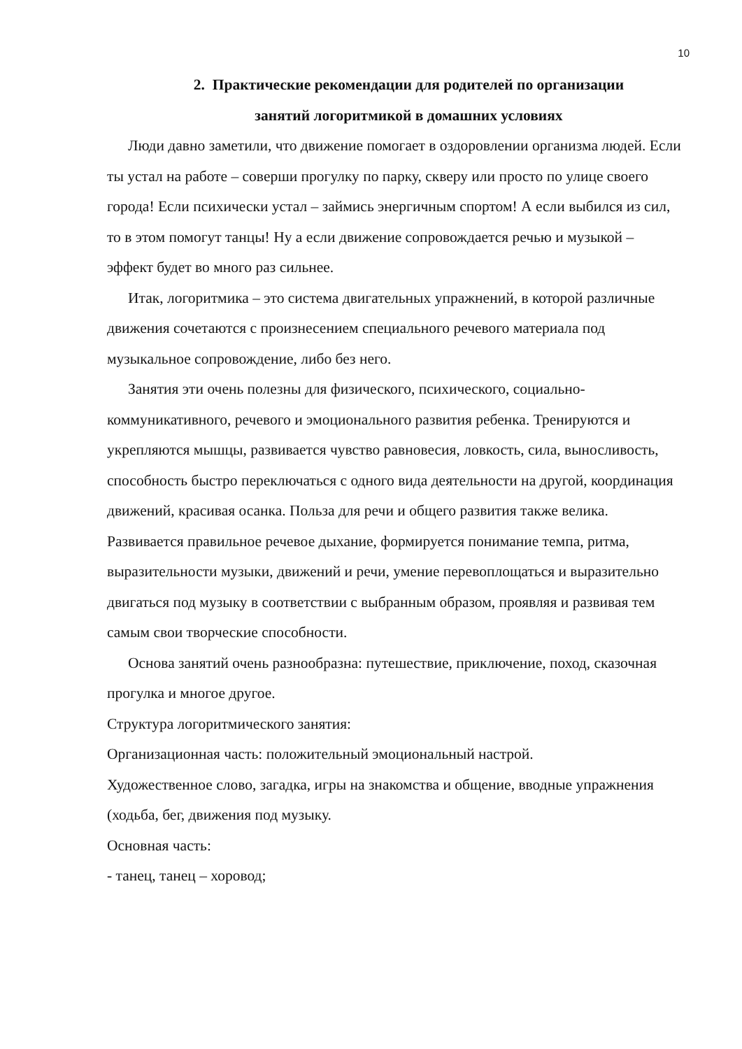10
2. Практические рекомендации для родителей по организации
занятий логоритмикой в домашних условиях
Люди давно заметили, что движение помогает в оздоровлении организма людей. Если ты устал на работе – соверши прогулку по парку, скверу или просто по улице своего города! Если психически устал – займись энергичным спортом! А если выбился из сил, то в этом помогут танцы! Ну а если движение сопровождается речью и музыкой – эффект будет во много раз сильнее.
Итак, логоритмика – это система двигательных упражнений, в которой различные движения сочетаются с произнесением специального речевого материала под музыкальное сопровождение, либо без него.
Занятия эти очень полезны для физического, психического, социально-коммуникативного, речевого и эмоционального развития ребенка. Тренируются и укрепляются мышцы, развивается чувство равновесия, ловкость, сила, выносливость, способность быстро переключаться с одного вида деятельности на другой, координация движений, красивая осанка. Польза для речи и общего развития также велика. Развивается правильное речевое дыхание, формируется понимание темпа, ритма, выразительности музыки, движений и речи, умение перевоплощаться и выразительно двигаться под музыку в соответствии с выбранным образом, проявляя и развивая тем самым свои творческие способности.
Основа занятий очень разнообразна: путешествие, приключение, поход, сказочная прогулка и многое другое.
Структура логоритмического занятия:
Организационная часть: положительный эмоциональный настрой.
Художественное слово, загадка, игры на знакомства и общение, вводные упражнения (ходьба, бег, движения под музыку.
Основная часть:
- танец, танец – хоровод;